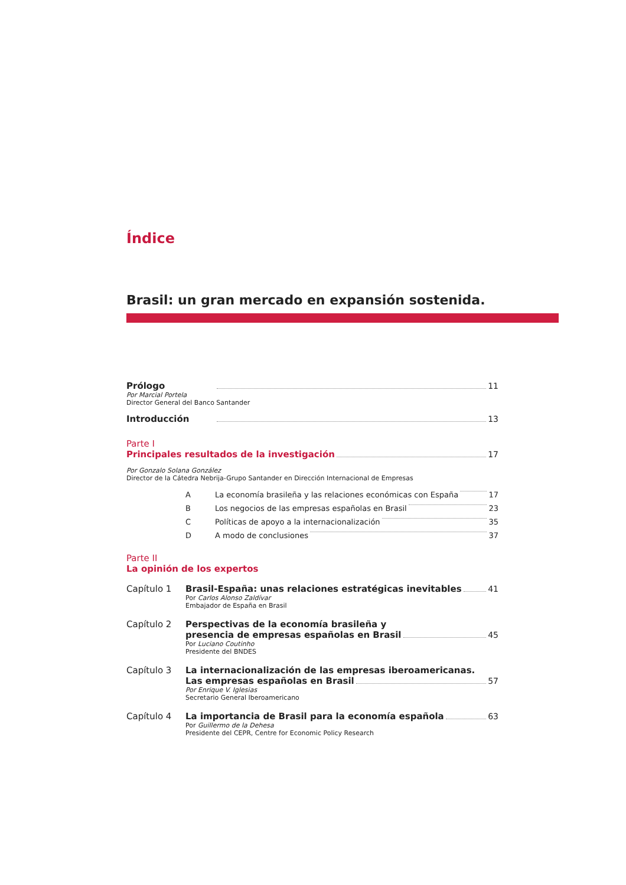Índice
Brasil: un gran mercado en expansión sostenida.
Prólogo 11
Por Marcial Portela
Director General del Banco Santander
Introducción 13
Parte I
Principales resultados de la investigación 17
Por Gonzalo Solana González
Director de la Cátedra Nebrija-Grupo Santander en Dirección Internacional de Empresas
A La economía brasileña y las relaciones económicas con España 17
B Los negocios de las empresas españolas en Brasil 23
C Políticas de apoyo a la internacionalización 35
D A modo de conclusiones 37
Parte II
La opinión de los expertos
Capítulo 1 Brasil-España: unas relaciones estratégicas inevitables 41
Por Carlos Alonso Zaldívar
Embajador de España en Brasil
Capítulo 2 Perspectivas de la economía brasileña y
presencia de empresas españolas en Brasil 45
Por Luciano Coutinho
Presidente del BNDES
Capítulo 3 La internacionalización de las empresas iberoamericanas.
Las empresas españolas en Brasil 57
Por Enrique V. Iglesias
Secretario General Iberoamericano
Capítulo 4 La importancia de Brasil para la economía española 63
Por Guillermo de la Dehesa
Presidente del CEPR, Centre for Economic Policy Research